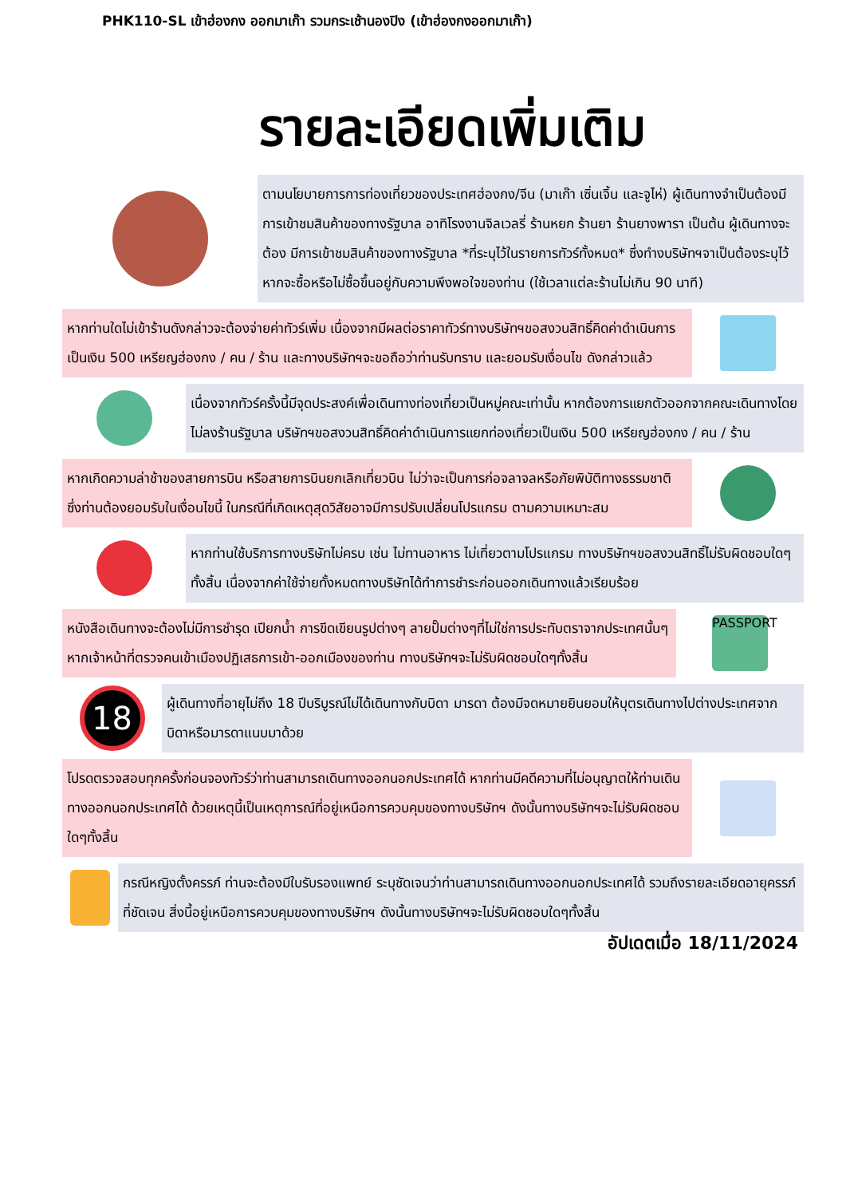PHK110-SL เข้าฮ่องกง ออกมาเก๊า รวมกระเช้านองปิง (เข้าฮ่องกงออกมาเก๊า)
รายละเอียดเพิ่มเติม
ตามนโยบายการการท่องเที่ยวของประเทศฮ่องกง/จีน (มาเก๊า เซิ่นเจิ้น และจูไห่) ผู้เดินทางจำเป็นต้องมีการเข้าชมสินค้าของทางรัฐบาล อาทิโรงงานจิลเวลรี่ ร้านหยก ร้านยา ร้านยางพารา เป็นต้น ผู้เดินทางจะต้อง มีการเข้าชมสินค้าของทางรัฐบาล *ที่ระบุไว้ในรายการทัวร์ทั้งหมด* ซึ่งทำงบริษัทฯจาเป็นต้องระบุไว้ หากจะซื้อหรือไม่ซื้อขึ้นอยู่กับความพึงพอใจของท่าน (ใช้เวลาแต่ละร้านไม่เกิน 90 นาที)
หากท่านใดไม่เข้าร้านดังกล่าวจะต้องจ่ายค่าทัวร์เพิ่ม เนื่องจากมีผลต่อราคาทัวร์ทางบริษัทฯขอสงวนสิทธิ์คิดค่าดำเนินการเป็นเงิน 500 เหรียญฮ่องกง / คน / ร้าน และทางบริษัทฯจะขอถือว่าท่านรับทราบ และยอมรับเงื่อนไข ดังกล่าวแล้ว
เนื่องจากทัวร์ครั้งนี้มีจุดประสงค์เพื่อเดินทางท่องเที่ยวเป็นหมู่คณะเท่านั้น หากต้องการแยกตัวออกจากคณะเดินทางโดยไม่ลงร้านรัฐบาล บริษัทฯขอสงวนสิทธิ์คิดค่าดำเนินการแยกท่องเที่ยวเป็นเงิน 500 เหรียญฮ่องกง / คน / ร้าน
หากเกิดความล่าช้าของสายการบิน หรือสายการบินยกเลิกเที่ยวบิน ไม่ว่าจะเป็นการก่อจลาจลหรือภัยพิบัติทางธรรมชาติ ซึ่งท่านต้องยอมรับในเงื่อนไขนี้ ในกรณีที่เกิดเหตุสุดวิสัยอาจมีการปรับเปลี่ยนโปรแกรม ตามความเหมาะสม
หากท่านใช้บริการทางบริษัทไม่ครบ เช่น ไม่ทานอาหาร ไม่เที่ยวตามโปรแกรม ทางบริษัทฯขอสงวนสิทธิ์ไม่รับผิดชอบใดๆทั้งสิ้น เนื่องจากค่าใช้จ่ายทั้งหมดทางบริษัทได้ทำการชำระก่อนออกเดินทางแล้วเรียบร้อย
หนังสือเดินทางจะต้องไม่มีการชำรุด เปียกน้ำ การขีดเขียนรูปต่างๆ ลายปั๊มต่างๆที่ไม่ใช่การประทับตราจากประเทศนั้นๆ หากเจ้าหน้าที่ตรวจคนเข้าเมืองปฏิเสธการเข้า-ออกเมืองของท่าน ทางบริษัทฯจะไม่รับผิดชอบใดๆทั้งสิ้น
PASSPORT
18
ผู้เดินทางที่อายุไม่ถึง 18 ปีบริบูรณ์ไม่ได้เดินทางกับบิดา มารดา ต้องมีจดหมายยินยอมให้บุตรเดินทางไปต่างประเทศจากบิดาหรือมารดาแนบมาด้วย
โปรดตรวจสอบทุกครั้งก่อนจองทัวร์ว่าท่านสามารถเดินทางออกนอกประเทศได้ หากท่านมีคดีความที่ไม่อนุญาตให้ท่านเดินทางออกนอกประเทศได้ ด้วยเหตุนี้เป็นเหตุการณ์ที่อยู่เหนือการควบคุมของทางบริษัทฯ ดังนั้นทางบริษัทฯจะไม่รับผิดชอบใดๆทั้งสิ้น
กรณีหญิงตั้งครรภ์ ท่านจะต้องมีใบรับรองแพทย์ ระบุชัดเจนว่าท่านสามารถเดินทางออกนอกประเทศได้ รวมถึงรายละเอียดอายุครรภ์ที่ชัดเจน สิ่งนี้อยู่เหนือการควบคุมของทางบริษัทฯ ดังนั้นทางบริษัทฯจะไม่รับผิดชอบใดๆทั้งสิ้น
อัปเดตเมื่อ 18/11/2024